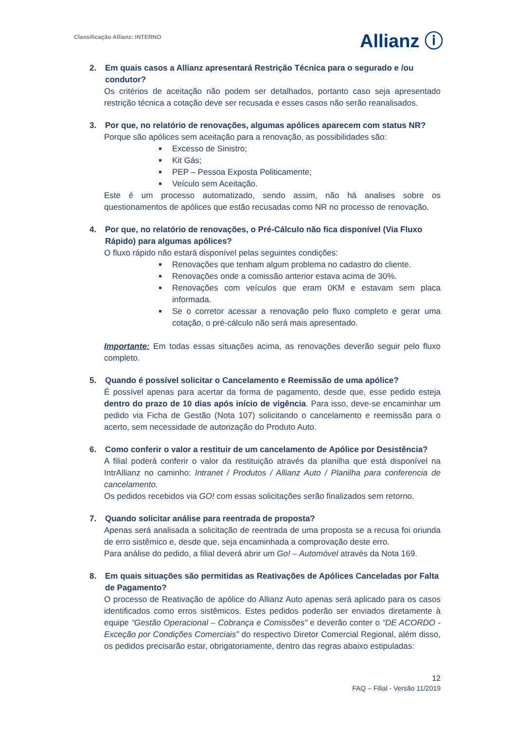Classificação Allianz: INTERNO
Allianz ⓘ
2. Em quais casos a Allianz apresentará Restrição Técnica para o segurado e /ou condutor?
Os critérios de aceitação não podem ser detalhados, portanto caso seja apresentado restrição técnica a cotação deve ser recusada e esses casos não serão reanalisados.
3. Por que, no relatório de renovações, algumas apólices aparecem com status NR?
Porque são apólices sem aceitação para a renovação, as possibilidades são:
Excesso de Sinistro;
Kit Gás;
PEP – Pessoa Exposta Politicamente;
Veículo sem Aceitação.
Este é um processo automatizado, sendo assim, não há analises sobre os questionamentos de apólices que estão recusadas como NR no processo de renovação.
4. Por que, no relatório de renovações, o Pré-Cálculo não fica disponível (Via Fluxo Rápido) para algumas apólices?
O fluxo rápido não estará disponível pelas seguintes condições:
Renovações que tenham algum problema no cadastro do cliente.
Renovações onde a comissão anterior estava acima de 30%.
Renovações com veículos que eram 0KM e estavam sem placa informada.
Se o corretor acessar a renovação pelo fluxo completo e gerar uma cotação, o pré-cálculo não será mais apresentado.
Importante: Em todas essas situações acima, as renovações deverão seguir pelo fluxo completo.
5. Quando é possível solicitar o Cancelamento e Reemissão de uma apólice?
É possível apenas para acertar da forma de pagamento, desde que, esse pedido esteja dentro do prazo de 10 dias após início de vigência. Para isso, deve-se encaminhar um pedido via Ficha de Gestão (Nota 107) solicitando o cancelamento e reemissão para o acerto, sem necessidade de autorização do Produto Auto.
6. Como conferir o valor a restituir de um cancelamento de Apólice por Desistência?
A filial poderá conferir o valor da restituição através da planilha que está disponível na IntrAllianz no caminho: Intranet / Produtos / Allianz Auto / Planilha para conferencia de cancelamento.
Os pedidos recebidos via GO! com essas solicitações serão finalizados sem retorno.
7. Quando solicitar análise para reentrada de proposta?
Apenas será analisada a solicitação de reentrada de uma proposta se a recusa foi oriunda de erro sistêmico e, desde que, seja encaminhada a comprovação deste erro.
Para análise do pedido, a filial deverá abrir um Go! – Automóvel através da Nota 169.
8. Em quais situações são permitidas as Reativações de Apólices Canceladas por Falta de Pagamento?
O processo de Reativação de apólice do Allianz Auto apenas será aplicado para os casos identificados como erros sistêmicos. Estes pedidos poderão ser enviados diretamente à equipe “Gestão Operacional – Cobrança e Comissões” e deverão conter o “DE ACORDO - Exceção por Condições Comerciais” do respectivo Diretor Comercial Regional, além disso, os pedidos precisarão estar, obrigatoriamente, dentro das regras abaixo estipuladas:
12
FAQ – Filial - Versão 11/2019